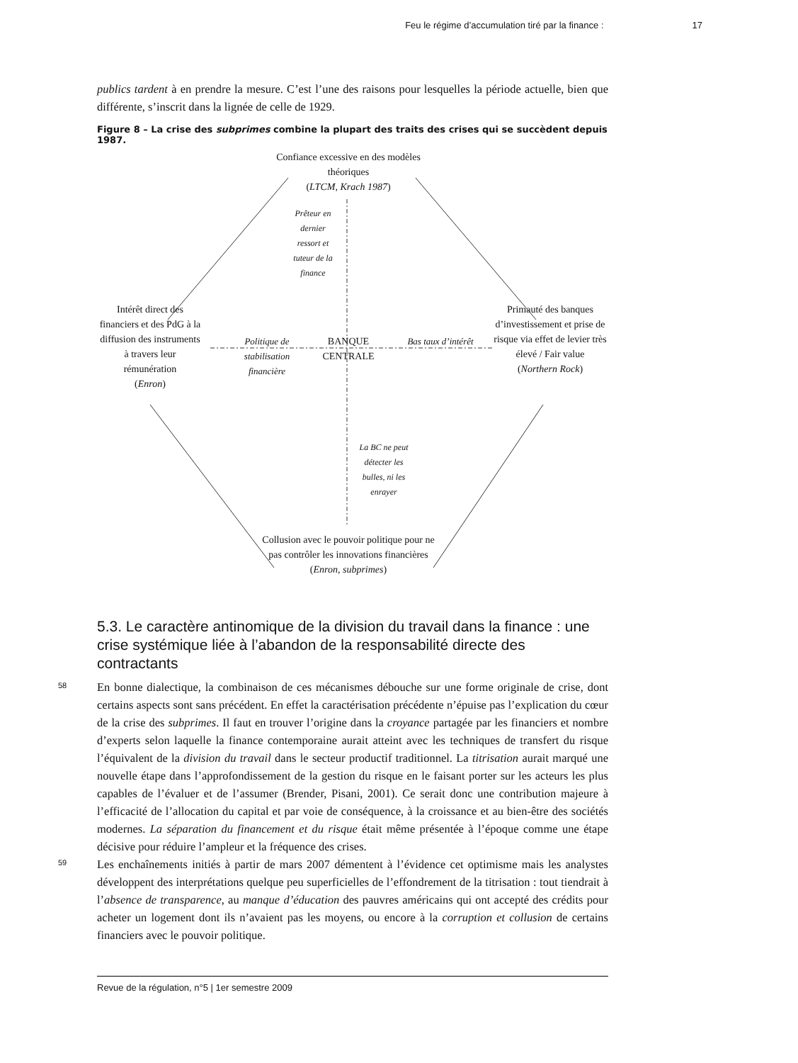Feu le régime d’accumulation tiré par la finance : 17
publics tardent à en prendre la mesure. C’est l’une des raisons pour lesquelles la période actuelle, bien que différente, s’inscrit dans la lignée de celle de 1929.
Figure 8 – La crise des subprimes combine la plupart des traits des crises qui se succèdent depuis 1987.
Confiance excessive en des modèles théoriques
(LTCM, Krach 1987)
Prêteur en dernier ressort et tuteur de la finance
Intérêt direct des financiers et des PdG à la diffusion des instruments à travers leur rémunération
(Enron)
Politique de stabilisation financière
BANQUE CENTRALE
Bas taux d’intérêt
Primauté des banques d’investissement et prise de risque via effet de levier très élevé / Fair value
(Northern Rock)
La BC ne peut détecter les bulles, ni les enrayer
Collusion avec le pouvoir politique pour ne pas contrôler les innovations financières
(Enron, subprimes)
5.3. Le caractère antinomique de la division du travail dans la finance : une crise systémique liée à l’abandon de la responsabilité directe des contractants
58
En bonne dialectique, la combinaison de ces mécanismes débouche sur une forme originale de crise, dont certains aspects sont sans précédent. En effet la caractérisation précédente n’épuise pas l’explication du cœur de la crise des subprimes. Il faut en trouver l’origine dans la croyance partagée par les financiers et nombre d’experts selon laquelle la finance contemporaine aurait atteint avec les techniques de transfert du risque l’équivalent de la division du travail dans le secteur productif traditionnel. La titrisation aurait marqué une nouvelle étape dans l’approfondissement de la gestion du risque en le faisant porter sur les acteurs les plus capables de l’évaluer et de l’assumer (Brender, Pisani, 2001). Ce serait donc une contribution majeure à l’efficacité de l’allocation du capital et par voie de conséquence, à la croissance et au bien-être des sociétés modernes. La séparation du financement et du risque était même présentée à l’époque comme une étape décisive pour réduire l’ampleur et la fréquence des crises.
59
Les enchaînements initiés à partir de mars 2007 démentent à l’évidence cet optimisme mais les analystes développent des interprétations quelque peu superficielles de l’effondrement de la titrisation : tout tiendrait à l’absence de transparence, au manque d’éducation des pauvres américains qui ont accepté des crédits pour acheter un logement dont ils n’avaient pas les moyens, ou encore à la corruption et collusion de certains financiers avec le pouvoir politique.
Revue de la régulation, n°5 | 1er semestre 2009